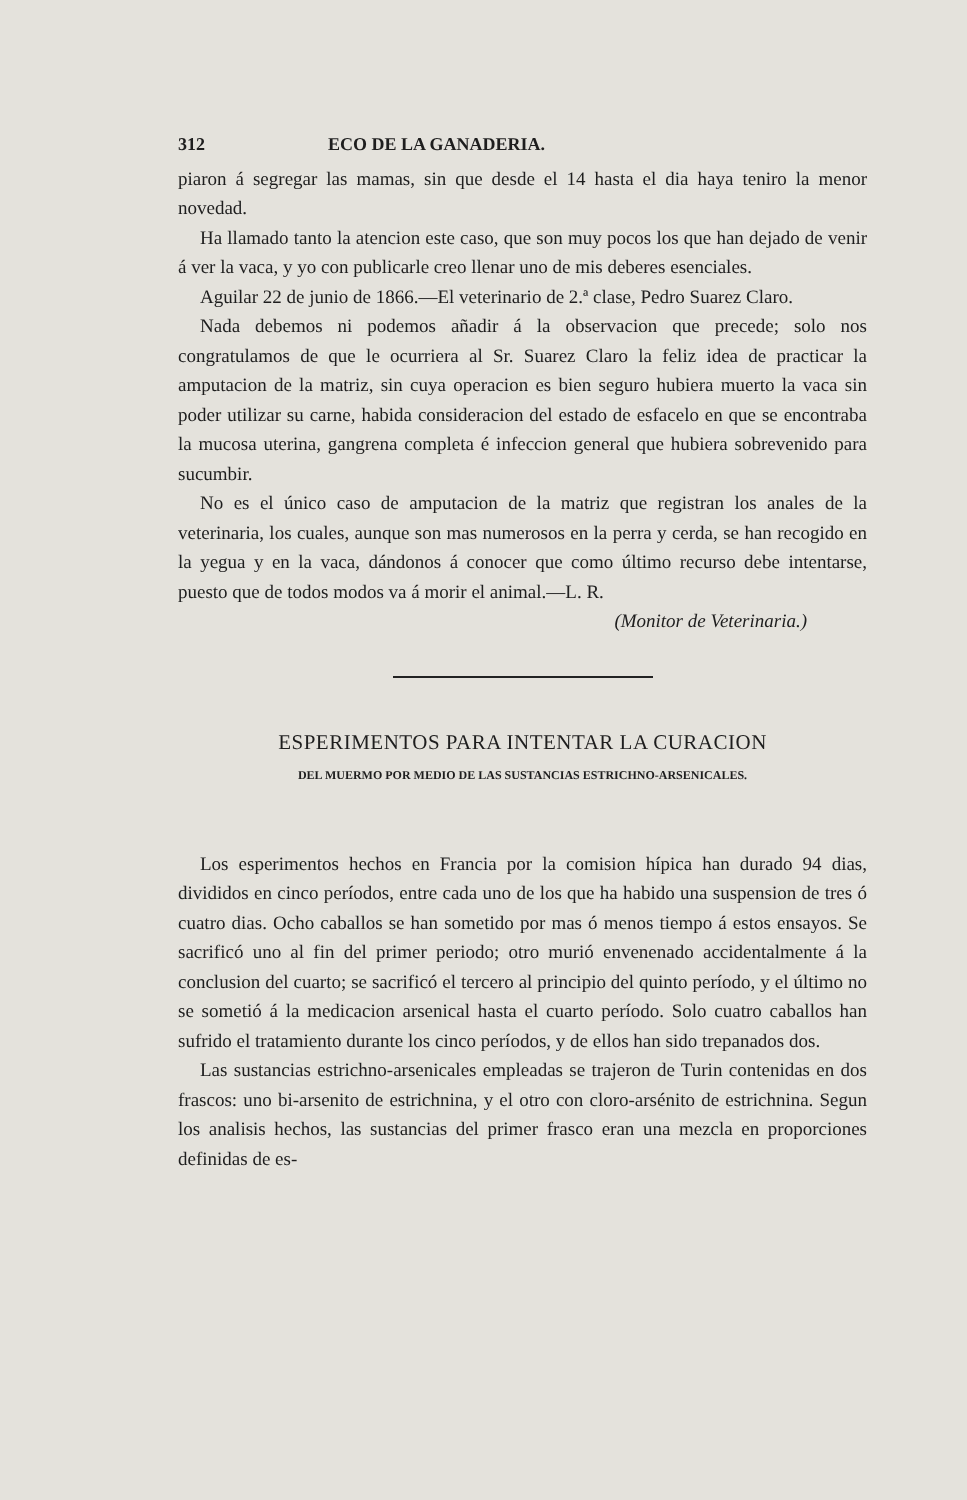312 ECO DE LA GANADERIA.
piaron á segregar las mamas, sin que desde el 14 hasta el dia haya teni­ro la menor novedad.
Ha llamado tanto la atencion este caso, que son muy pocos los que han dejado de venir á ver la vaca, y yo con publicarle creo llenar uno de mis deberes esenciales.
Aguilar 22 de junio de 1866.—El veterinario de 2.ª clase, Pedro Sua­rez Claro.
Nada debemos ni podemos añadir á la observacion que precede; solo nos congratulamos de que le ocurriera al Sr. Suarez Claro la feliz idea de practicar la amputacion de la matriz, sin cuya operacion es bien se­guro hubiera muerto la vaca sin poder utilizar su carne, habida conside­racion del estado de esfacelo en que se encontraba la mucosa uterina, gangrena completa é infeccion general que hubiera sobrevenido para sucumbir.
No es el único caso de amputacion de la matriz que registran los ana­les de la veterinaria, los cuales, aunque son mas numerosos en la perra y cerda, se han recogido en la yegua y en la vaca, dándonos á conocer que como último recurso debe intentarse, puesto que de todos modos va á morir el animal.—L. R.
(Monitor de Veterinaria.)
ESPERIMENTOS PARA INTENTAR LA CURACION
DEL MUERMO POR MEDIO DE LAS SUSTANCIAS ESTRICHNO-ARSENICALES.
Los esperimentos hechos en Francia por la comision hípica han dura­do 94 dias, divididos en cinco períodos, entre cada uno de los que ha ha­bido una suspension de tres ó cuatro dias. Ocho caballos se han sometido por mas ó menos tiempo á estos ensayos. Se sacrificó uno al fin del pri­mer periodo; otro murió envenenado accidentalmente á la conclusion del cuarto; se sacrificó el tercero al principio del quinto período, y el úl­timo no se sometió á la medicacion arsenical hasta el cuarto período. Solo cuatro caballos han sufrido el tratamiento durante los cinco perío­dos, y de ellos han sido trepanados dos.
Las sustancias estrichno-arsenicales empleadas se trajeron de Turin contenidas en dos frascos: uno bi-arsenito de estrichnina, y el otro con cloro-arsénito de estrichnina. Segun los analisis hechos, las sustancias del primer frasco eran una mezcla en proporciones definidas de es-